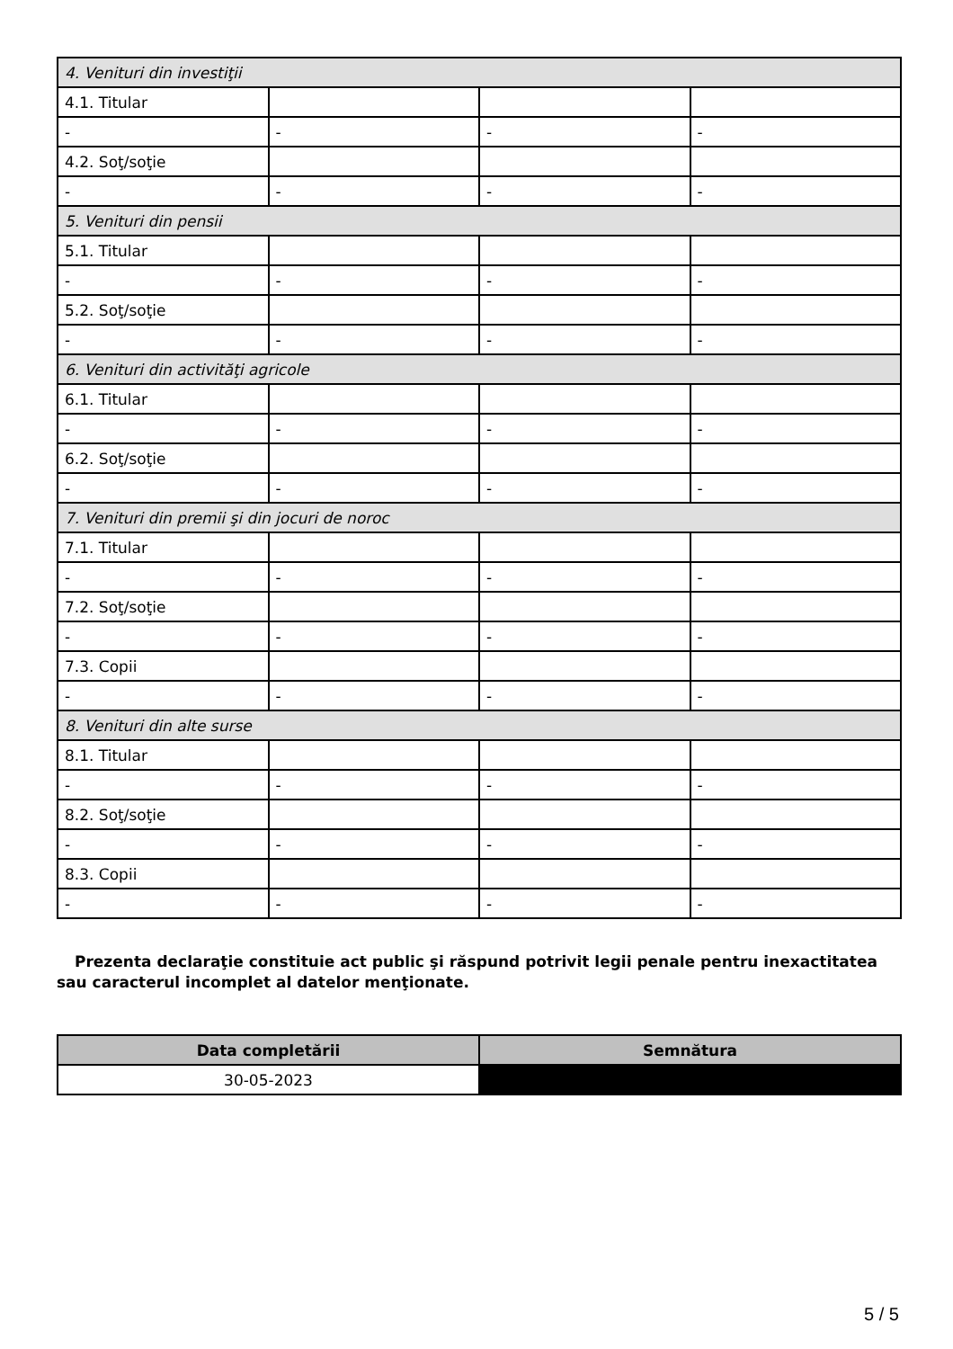| 4. Venituri din investiţii | | | |
| 4.1. Titular | | | |
| - | - | - | - |
| 4.2. Soţ/soţie | | | |
| - | - | - | - |
| 5. Venituri din pensii | | | |
| 5.1. Titular | | | |
| - | - | - | - |
| 5.2. Soţ/soţie | | | |
| - | - | - | - |
| 6. Venituri din activităţi agricole | | | |
| 6.1. Titular | | | |
| - | - | - | - |
| 6.2. Soţ/soţie | | | |
| - | - | - | - |
| 7. Venituri din premii şi din jocuri de noroc | | | |
| 7.1. Titular | | | |
| - | - | - | - |
| 7.2. Soţ/soţie | | | |
| - | - | - | - |
| 7.3. Copii | | | |
| - | - | - | - |
| 8. Venituri din alte surse | | | |
| 8.1. Titular | | | |
| - | - | - | - |
| 8.2. Soţ/soţie | | | |
| - | - | - | - |
| 8.3. Copii | | | |
| - | - | - | - |
Prezenta declaraţie constituie act public şi răspund potrivit legii penale pentru inexactitatea sau caracterul incomplet al datelor menţionate.
| Data completării | Semnătura |
| --- | --- |
| 30-05-2023 | |
5 / 5